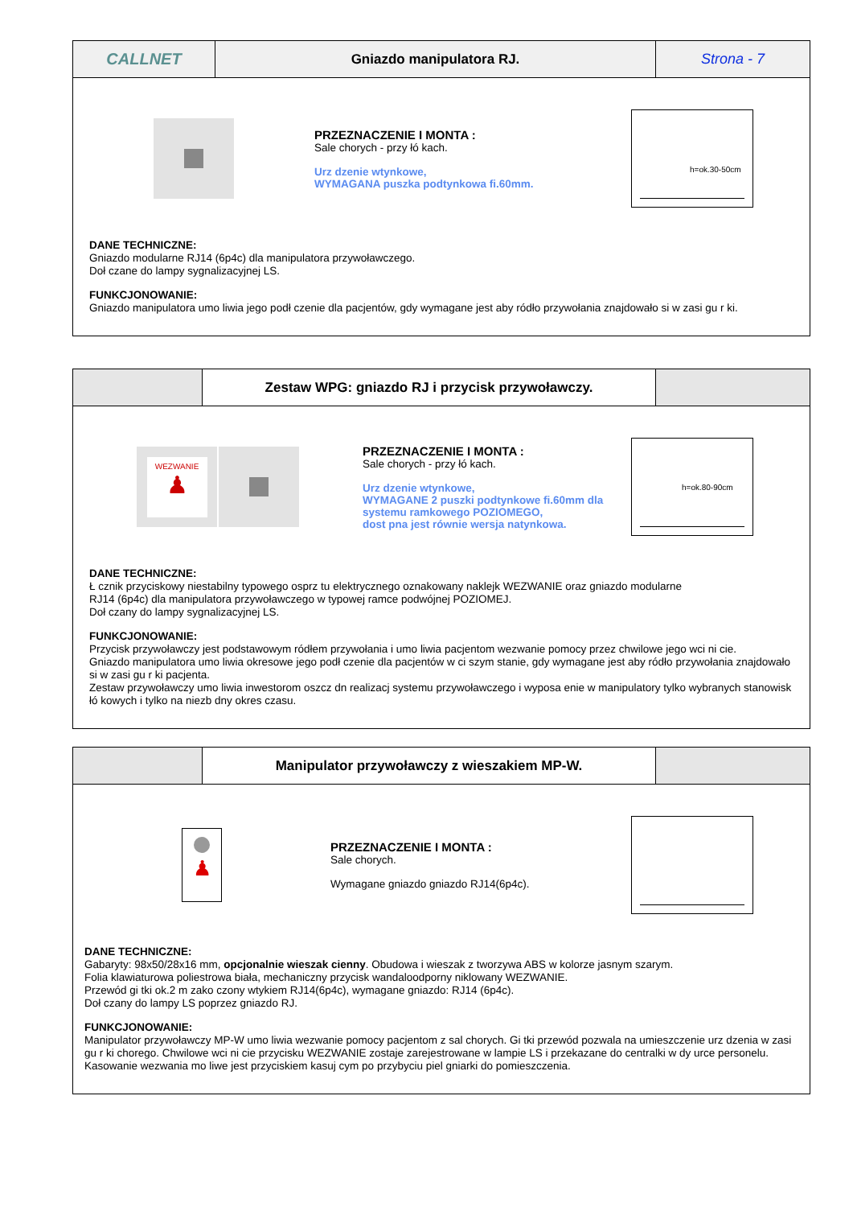CALLNET
Gniazdo manipulatora RJ. Strona - 7
PRZEZNACZENIE I MONTA :
Sale chorych - przy łó kach.
Urz dzenie wtynkowe,
WYMAGANA puszka podtynkowa fi.60mm.
h=ok.30-50cm
DANE TECHNICZNE:
Gniazdo modularne RJ14 (6p4c) dla manipulatora przywoławczego.
Doł czane do lampy sygnalizacyjnej LS.
FUNKCJONOWANIE:
Gniazdo manipulatora umo liwia jego podł czenie dla pacjentów, gdy wymagane jest aby ródło przywołania znajdowało si w zasi gu r ki.
Zestaw WPG: gniazdo RJ i przycisk przywoławczy.
WEZWANIE
♟
PRZEZNACZENIE I MONTA :
Sale chorych - przy łó kach.
Urz dzenie wtynkowe,
WYMAGANE 2 puszki podtynkowe fi.60mm dla
systemu ramkowego POZIOMEGO,
dost pna jest równie wersja natynkowa.
h=ok.80-90cm
DANE TECHNICZNE:
Ł cznik przyciskowy niestabilny typowego osprz tu elektrycznego oznakowany naklejk WEZWANIE oraz gniazdo modularne
RJ14 (6p4c) dla manipulatora przywoławczego w typowej ramce podwójnej POZIOMEJ.
Doł czany do lampy sygnalizacyjnej LS.
FUNKCJONOWANIE:
Przycisk przywoławczy jest podstawowym ródłem przywołania i umo liwia pacjentom wezwanie pomocy przez chwilowe jego wci ni cie.
Gniazdo manipulatora umo liwia okresowe jego podł czenie dla pacjentów w ci szym stanie, gdy wymagane jest aby ródło przywołania znajdowało si w zasi gu r ki pacjenta.
Zestaw przywoławczy umo liwia inwestorom oszcz dn realizacj systemu przywoławczego i wyposa enie w manipulatory tylko wybranych stanowisk łó kowych i tylko na niezb dny okres czasu.
Manipulator przywoławczy z wieszakiem MP-W.
♟
PRZEZNACZENIE I MONTA :
Sale chorych.
Wymagane gniazdo gniazdo RJ14(6p4c).
DANE TECHNICZNE:
Gabaryty: 98x50/28x16 mm, opcjonalnie wieszak cienny. Obudowa i wieszak z tworzywa ABS w kolorze jasnym szarym.
Folia klawiaturowa poliestrowa biała, mechaniczny przycisk wandaloodporny niklowany WEZWANIE.
Przewód gi tki ok.2 m zako czony wtykiem RJ14(6p4c), wymagane gniazdo: RJ14 (6p4c).
Doł czany do lampy LS poprzez gniazdo RJ.
FUNKCJONOWANIE:
Manipulator przywoławczy MP-W umo liwia wezwanie pomocy pacjentom z sal chorych. Gi tki przewód pozwala na umieszczenie urz dzenia w zasi gu r ki chorego. Chwilowe wci ni cie przycisku WEZWANIE zostaje zarejestrowane w lampie LS i przekazane do centralki w dy urce personelu. Kasowanie wezwania mo liwe jest przyciskiem kasuj cym po przybyciu piel gniarki do pomieszczenia.